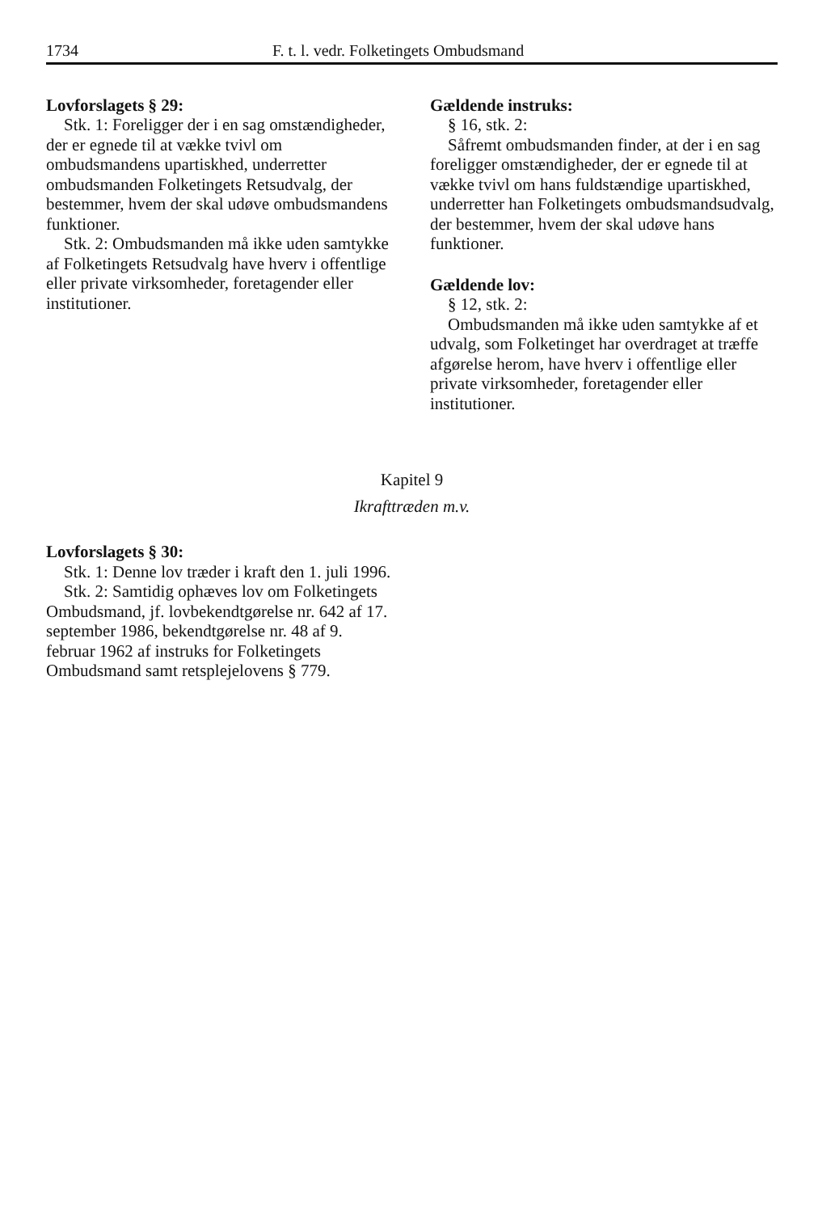1734 F. t. l. vedr. Folketingets Ombudsmand
Lovforslagets § 29:
Stk. 1: Foreligger der i en sag omstændigheder, der er egnede til at vække tvivl om ombudsmandens upartiskhed, underretter ombudsmanden Folketingets Retsudvalg, der bestemmer, hvem der skal udøve ombudsmandens funktioner.
Stk. 2: Ombudsmanden må ikke uden samtykke af Folketingets Retsudvalg have hverv i offentlige eller private virksomheder, foretagender eller institutioner.
Gældende instruks:
§ 16, stk. 2:
Såfremt ombudsmanden finder, at der i en sag foreligger omstændigheder, der er egnede til at vække tvivl om hans fuldstændige upartiskhed, underretter han Folketingets ombudsmandsudvalg, der bestemmer, hvem der skal udøve hans funktioner.
Gældende lov:
§ 12, stk. 2:
Ombudsmanden må ikke uden samtykke af et udvalg, som Folketinget har overdraget at træffe afgørelse herom, have hverv i offentlige eller private virksomheder, foretagender eller institutioner.
Kapitel 9
Ikrafttræden m.v.
Lovforslagets § 30:
Stk. 1: Denne lov træder i kraft den 1. juli 1996.
Stk. 2: Samtidig ophæves lov om Folketingets Ombudsmand, jf. lovbekendtgørelse nr. 642 af 17. september 1986, bekendtgørelse nr. 48 af 9. februar 1962 af instruks for Folketingets Ombudsmand samt retsplejelovens § 779.